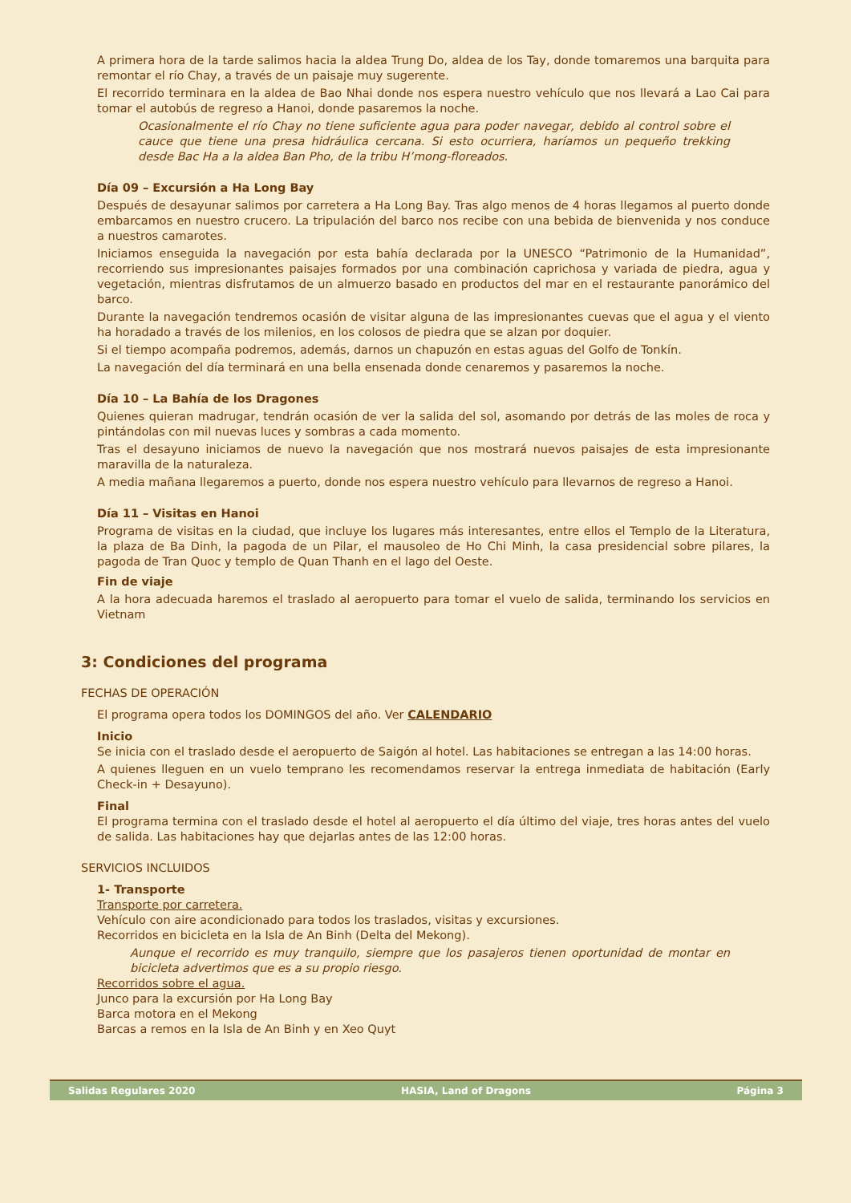A primera hora de la tarde salimos hacia la aldea Trung Do, aldea de los Tay, donde tomaremos una barquita para remontar el río Chay, a través de un paisaje muy sugerente.
El recorrido terminara en la aldea de Bao Nhai donde nos espera nuestro vehículo que nos llevará a Lao Cai para tomar el autobús de regreso a Hanoi, donde pasaremos la noche.
Ocasionalmente el río Chay no tiene suficiente agua para poder navegar, debido al control sobre el cauce que tiene una presa hidráulica cercana. Si esto ocurriera, haríamos un pequeño trekking desde Bac Ha a la aldea Ban Pho, de la tribu H’mong-floreados.
Día 09 – Excursión a Ha Long Bay
Después de desayunar salimos por carretera a Ha Long Bay. Tras algo menos de 4 horas llegamos al puerto donde embarcamos en nuestro crucero. La tripulación del barco nos recibe con una bebida de bienvenida y nos conduce a nuestros camarotes.
Iniciamos enseguida la navegación por esta bahía declarada por la UNESCO “Patrimonio de la Humanidad”, recorriendo sus impresionantes paisajes formados por una combinación caprichosa y variada de piedra, agua y vegetación, mientras disfrutamos de un almuerzo basado en productos del mar en el restaurante panorámico del barco.
Durante la navegación tendremos ocasión de visitar alguna de las impresionantes cuevas que el agua y el viento ha horadado a través de los milenios, en los colosos de piedra que se alzan por doquier.
Si el tiempo acompaña podremos, además, darnos un chapuzón en estas aguas del Golfo de Tonkín.
La navegación del día terminará en una bella ensenada donde cenaremos y pasaremos la noche.
Día 10 – La Bahía de los Dragones
Quienes quieran madrugar, tendrán ocasión de ver la salida del sol, asomando por detrás de las moles de roca y pintándolas con mil nuevas luces y sombras a cada momento.
Tras el desayuno iniciamos de nuevo la navegación que nos mostrará nuevos paisajes de esta impresionante maravilla de la naturaleza.
A media mañana llegaremos a puerto, donde nos espera nuestro vehículo para llevarnos de regreso a Hanoi.
Día 11 – Visitas en Hanoi
Programa de visitas en la ciudad, que incluye los lugares más interesantes, entre ellos el Templo de la Literatura, la plaza de Ba Dinh, la pagoda de un Pilar, el mausoleo de Ho Chi Minh, la casa presidencial sobre pilares, la pagoda de Tran Quoc y templo de Quan Thanh en el lago del Oeste.
Fin de viaje
A la hora adecuada haremos el traslado al aeropuerto para tomar el vuelo de salida, terminando los servicios en Vietnam
3: Condiciones del programa
FECHAS DE OPERACIÓN
El programa opera todos los DOMINGOS del año. Ver CALENDARIO
Inicio
Se inicia con el traslado desde el aeropuerto de Saigón al hotel. Las habitaciones se entregan a las 14:00 horas.
A quienes lleguen en un vuelo temprano les recomendamos reservar la entrega inmediata de habitación (Early Check-in + Desayuno).
Final
El programa termina con el traslado desde el hotel al aeropuerto el día último del viaje, tres horas antes del vuelo de salida. Las habitaciones hay que dejarlas antes de las 12:00 horas.
SERVICIOS INCLUIDOS
1- Transporte
Transporte por carretera.
Vehículo con aire acondicionado para todos los traslados, visitas y excursiones.
Recorridos en bicicleta en la Isla de An Binh (Delta del Mekong).
Aunque el recorrido es muy tranquilo, siempre que los pasajeros tienen oportunidad de montar en bicicleta advertimos que es a su propio riesgo.
Recorridos sobre el agua.
Junco para la excursión por Ha Long Bay
Barca motora en el Mekong
Barcas a remos en la Isla de An Binh y en Xeo Quyt
Salidas Regulares 2020 HASIA, Land of Dragons Página 3